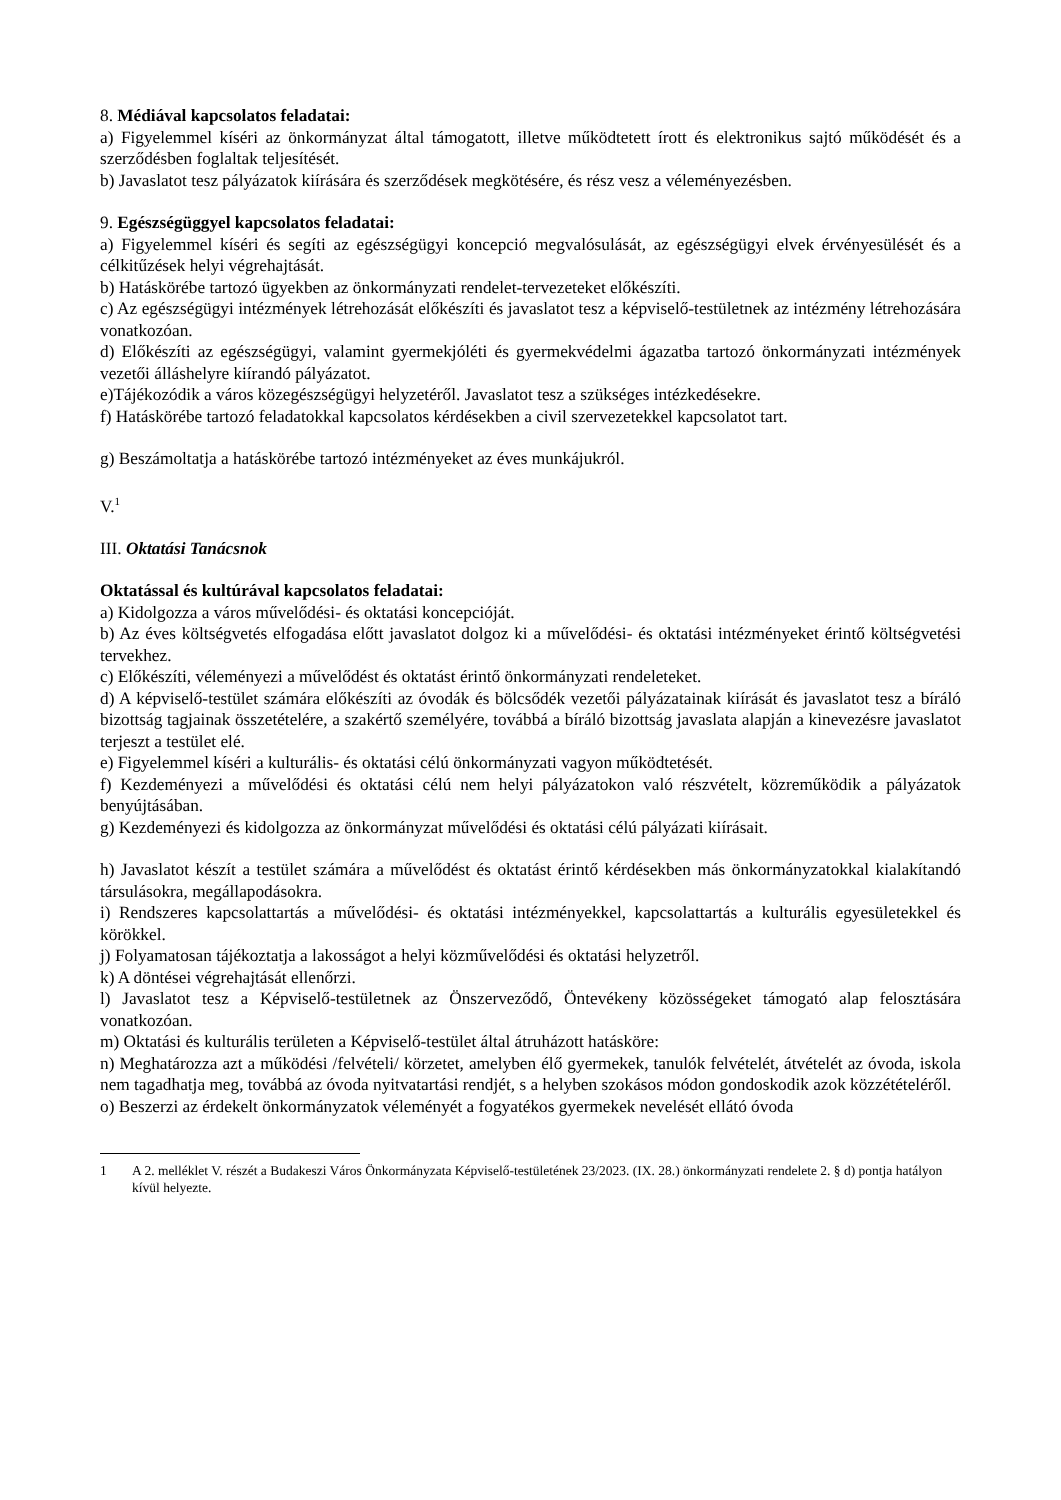8. Médiával kapcsolatos feladatai:
a) Figyelemmel kíséri az önkormányzat által támogatott, illetve működtetett írott és elektronikus sajtó működését és a szerződésben foglaltak teljesítését.
b) Javaslatot tesz pályázatok kiírására és szerződések megkötésére, és rész vesz a véleményezésben.
9. Egészségüggyel kapcsolatos feladatai:
a) Figyelemmel kíséri és segíti az egészségügyi koncepció megvalósulását, az egészségügyi elvek érvényesülését és a célkitűzések helyi végrehajtását.
b) Hatáskörébe tartozó ügyekben az önkormányzati rendelet-tervezeteket előkészíti.
c) Az egészségügyi intézmények létrehozását előkészíti és javaslatot tesz a képviselő-testületnek az intézmény létrehozására vonatkozóan.
d) Előkészíti az egészségügyi, valamint gyermekjóléti és gyermekvédelmi ágazatba tartozó önkormányzati intézmények vezetői álláshelyre kiírandó pályázatot.
e)Tájékozódik a város közegészségügyi helyzetéről. Javaslatot tesz a szükséges intézkedésekre.
f) Hatáskörébe tartozó feladatokkal kapcsolatos kérdésekben a civil szervezetekkel kapcsolatot tart.
g) Beszámoltatja a hatáskörébe tartozó intézményeket az éves munkájukról.
V.<sup>1</sup>
III. Oktatási Tanácsnok
Oktatással és kultúrával kapcsolatos feladatai:
a) Kidolgozza a város művelődési- és oktatási koncepcióját.
b) Az éves költségvetés elfogadása előtt javaslatot dolgoz ki a művelődési- és oktatási intézményeket érintő költségvetési tervekhez.
c) Előkészíti, véleményezi a művelődést és oktatást érintő önkormányzati rendeleteket.
d) A képviselő-testület számára előkészíti az óvodák és bölcsődék vezetői pályázatainak kiírását és javaslatot tesz a bíráló bizottság tagjainak összetételére, a szakértő személyére, továbbá a bíráló bizottság javaslata alapján a kinevezésre javaslatot terjeszt a testület elé.
e) Figyelemmel kíséri a kulturális- és oktatási célú önkormányzati vagyon működtetését.
f) Kezdeményezi a művelődési és oktatási célú nem helyi pályázatokon való részvételt, közreműködik a pályázatok benyújtásában.
g) Kezdeményezi és kidolgozza az önkormányzat művelődési és oktatási célú pályázati kiírásait.
h) Javaslatot készít a testület számára a művelődést és oktatást érintő kérdésekben más önkormányzatokkal kialakítandó társulásokra, megállapodásokra.
i) Rendszeres kapcsolattartás a művelődési- és oktatási intézményekkel, kapcsolattartás a kulturális egyesületekkel és körökkel.
j) Folyamatosan tájékoztatja a lakosságot a helyi közművelődési és oktatási helyzetről.
k) A döntései végrehajtását ellenőrzi.
l) Javaslatot tesz a Képviselő-testületnek az Önszerveződő, Öntevékeny közösségeket támogató alap felosztására vonatkozóan.
m) Oktatási és kulturális területen a Képviselő-testület által átruházott hatásköre:
n) Meghatározza azt a működési /felvételi/ körzetet, amelyben élő gyermekek, tanulók felvételét, átvételét az óvoda, iskola nem tagadhatja meg, továbbá az óvoda nyitvatartási rendjét, s a helyben szokásos módon gondoskodik azok közzétételéről.
o) Beszerzi az érdekelt önkormányzatok véleményét a fogyatékos gyermekek nevelését ellátó óvoda
1 A 2. melléklet V. részét a Budakeszi Város Önkormányzata Képviselő-testületének 23/2023. (IX. 28.) önkormányzati rendelete 2. § d) pontja hatályon kívül helyezte.